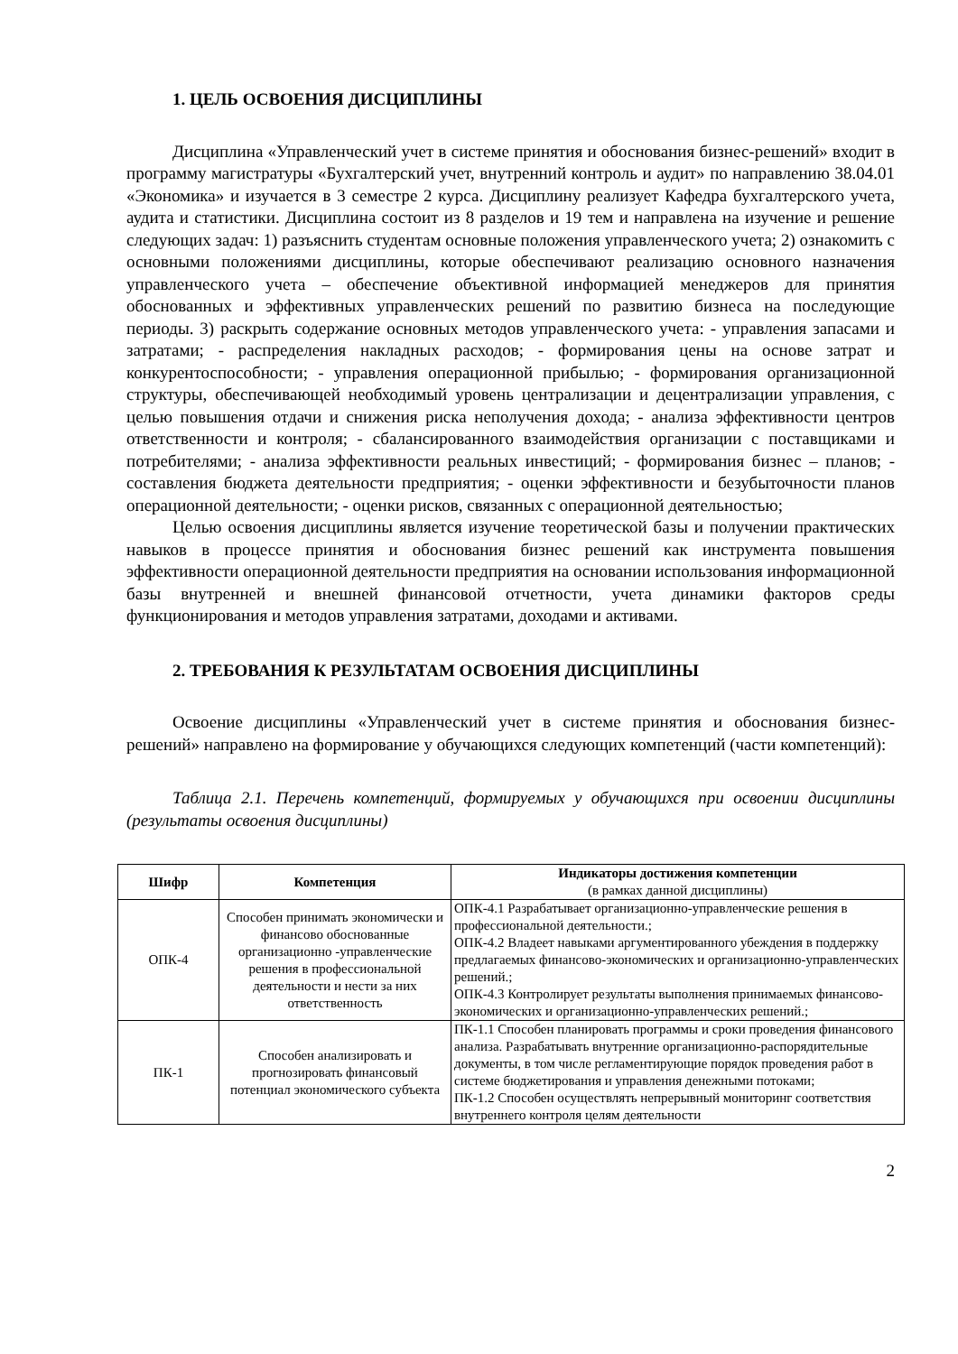1. ЦЕЛЬ ОСВОЕНИЯ ДИСЦИПЛИНЫ
Дисциплина «Управленческий учет в системе принятия и обоснования бизнес-решений» входит в программу магистратуры «Бухгалтерский учет, внутренний контроль и аудит» по направлению 38.04.01 «Экономика» и изучается в 3 семестре 2 курса. Дисциплину реализует Кафедра бухгалтерского учета, аудита и статистики. Дисциплина состоит из 8 разделов и 19 тем и направлена на изучение и решение следующих задач: 1) разъяснить студентам основные положения управленческого учета; 2) ознакомить с основными положениями дисциплины, которые обеспечивают реализацию основного назначения управленческого учета – обеспечение объективной информацией менеджеров для принятия обоснованных и эффективных управленческих решений по развитию бизнеса на последующие периоды. 3) раскрыть содержание основных методов управленческого учета: - управления запасами и затратами; - распределения накладных расходов; - формирования цены на основе затрат и конкурентоспособности; - управления операционной прибылью; - формирования организационной структуры, обеспечивающей необходимый уровень централизации и децентрализации управления, с целью повышения отдачи и снижения риска неполучения дохода; - анализа эффективности центров ответственности и контроля; - сбалансированного взаимодействия организации с поставщиками и потребителями; - анализа эффективности реальных инвестиций; - формирования бизнес – планов; - составления бюджета деятельности предприятия; - оценки эффективности и безубыточности планов операционной деятельности; - оценки рисков, связанных с операционной деятельностью;
Целью освоения дисциплины является изучение теоретической базы и получении практических навыков в процессе принятия и обоснования бизнес решений как инструмента повышения эффективности операционной деятельности предприятия на основании использования информационной базы внутренней и внешней финансовой отчетности, учета динамики факторов среды функционирования и методов управления затратами, доходами и активами.
2. ТРЕБОВАНИЯ К РЕЗУЛЬТАТАМ ОСВОЕНИЯ ДИСЦИПЛИНЫ
Освоение дисциплины «Управленческий учет в системе принятия и обоснования бизнес-решений» направлено на формирование у обучающихся следующих компетенций (части компетенций):
Таблица 2.1. Перечень компетенций, формируемых у обучающихся при освоении дисциплины (результаты освоения дисциплины)
| Шифр | Компетенция | Индикаторы достижения компетенции (в рамках данной дисциплины) |
| --- | --- | --- |
| ОПК-4 | Способен принимать экономически и финансово обоснованные организационно -управленческие решения в профессиональной деятельности и нести за них ответственность | ОПК-4.1 Разрабатывает организационно-управленческие решения в профессиональной деятельности.; ОПК-4.2 Владеет навыками аргументированного убеждения в поддержку предлагаемых финансово-экономических и организационно-управленческих решений.; ОПК-4.3 Контролирует результаты выполнения принимаемых финансово-экономических и организационно-управленческих решений.; |
| ПК-1 | Способен анализировать и прогнозировать финансовый потенциал экономического субъекта | ПК-1.1 Способен планировать программы и сроки проведения финансового анализа. Разрабатывать внутренние организационно-распорядительные документы, в том числе регламентирующие порядок проведения работ в системе бюджетирования и управления денежными потоками; ПК-1.2 Способен осуществлять непрерывный мониторинг соответствия внутреннего контроля целям деятельности |
2